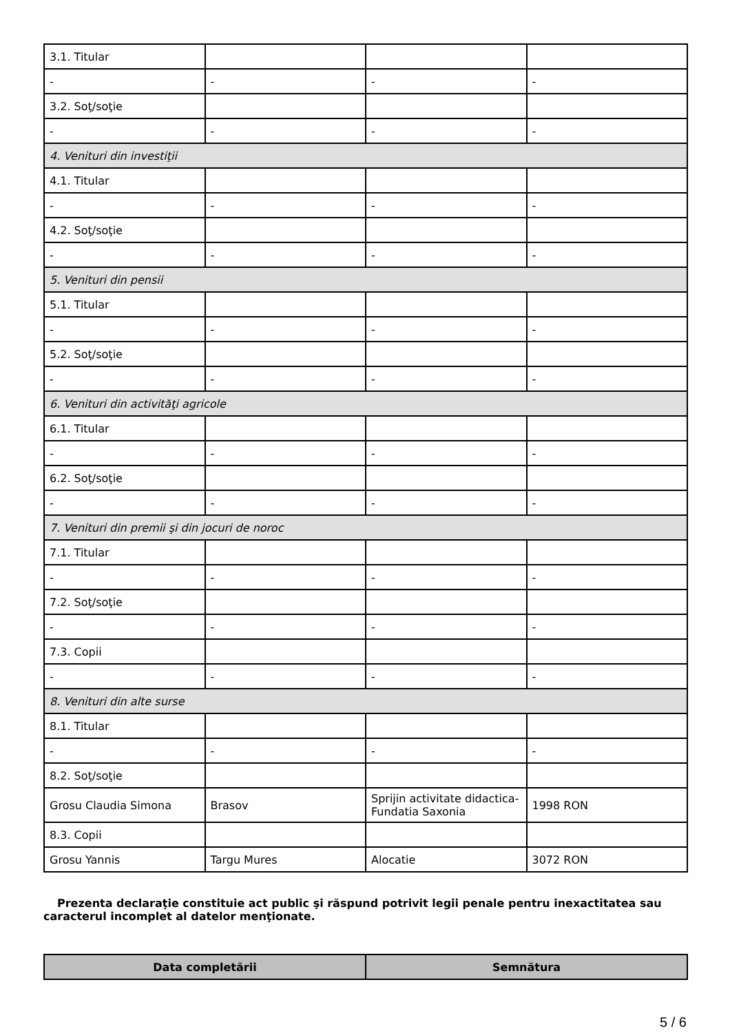| 3.1. Titular | | | |
| - | - | - | - |
| 3.2. Soţ/soţie | | | |
| - | - | - | - |
| 4. Venituri din investiţii | | | |
| 4.1. Titular | | | |
| - | - | - | - |
| 4.2. Soţ/soţie | | | |
| - | - | - | - |
| 5. Venituri din pensii | | | |
| 5.1. Titular | | | |
| - | - | - | - |
| 5.2. Soţ/soţie | | | |
| - | - | - | - |
| 6. Venituri din activităţi agricole | | | |
| 6.1. Titular | | | |
| - | - | - | - |
| 6.2. Soţ/soţie | | | |
| - | - | - | - |
| 7. Venituri din premii şi din jocuri de noroc | | | |
| 7.1. Titular | | | |
| - | - | - | - |
| 7.2. Soţ/soţie | | | |
| - | - | - | - |
| 7.3. Copii | | | |
| - | - | - | - |
| 8. Venituri din alte surse | | | |
| 8.1. Titular | | | |
| - | - | - | - |
| 8.2. Soţ/soţie | | | |
| Grosu Claudia Simona | Brasov | Sprijin activitate didactica-Fundatia Saxonia | 1998 RON |
| 8.3. Copii | | | |
| Grosu Yannis | Targu Mures | Alocatie | 3072 RON |
Prezenta declaraţie constituie act public şi răspund potrivit legii penale pentru inexactitatea sau caracterul incomplet al datelor menţionate.
| Data completării | Semnătura |
| --- | --- |
5 / 6